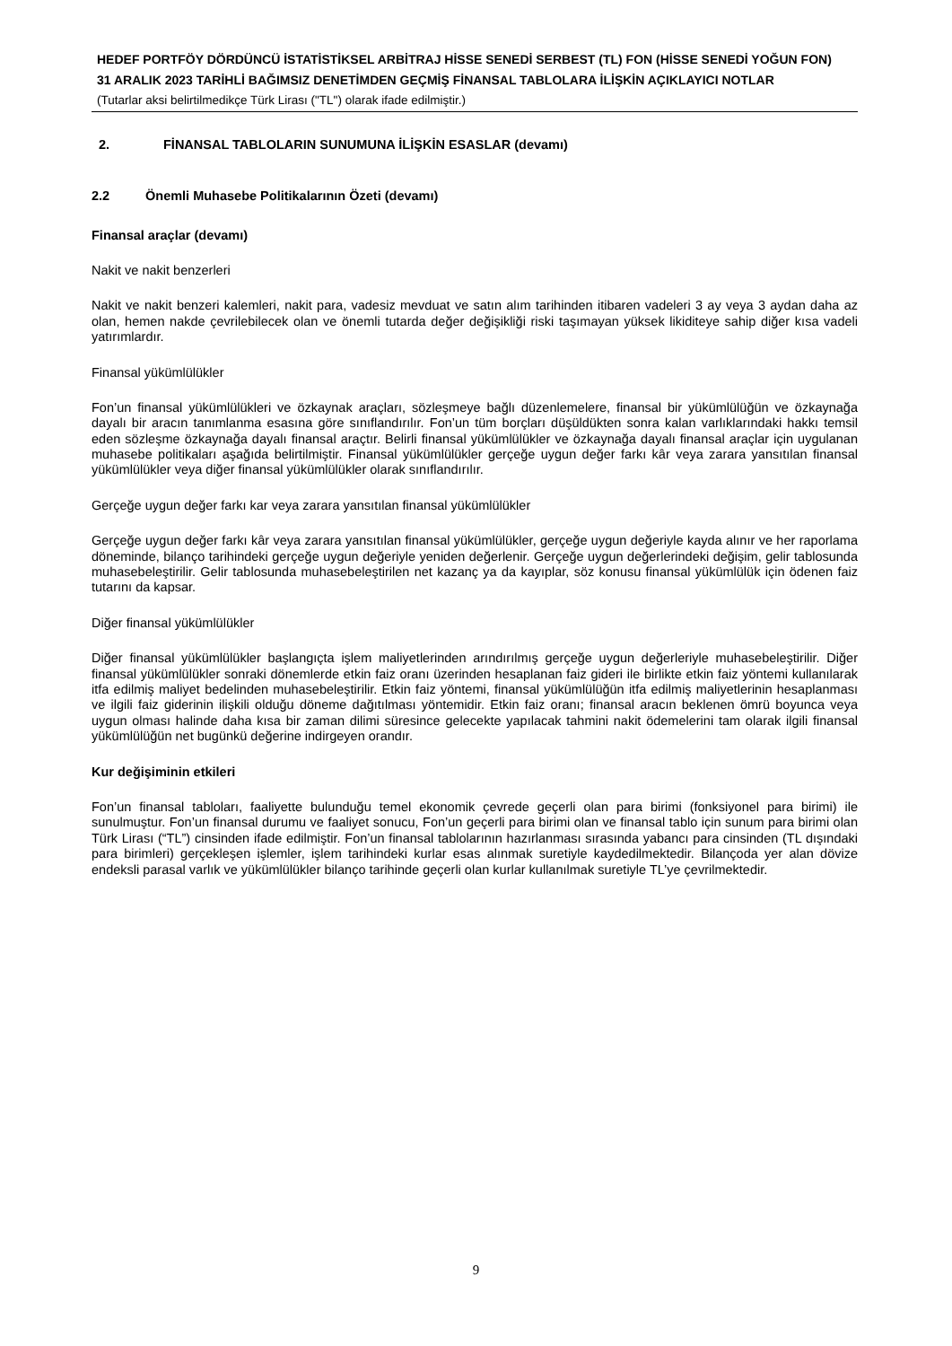HEDEF PORTFÖY DÖRDÜNCÜ İSTATİSTİKSEL ARBİTRAJ HİSSE SENEDİ SERBEST (TL) FON (HİSSE SENEDİ YOĞUN FON)
31 ARALIK 2023 TARİHLİ BAĞIMSIZ DENETİMDEN GEÇMİŞ FİNANSAL TABLOLARA İLİŞKİN AÇIKLAYICI NOTLAR
(Tutarlar aksi belirtilmedikçe Türk Lirası ("TL") olarak ifade edilmiştir.)
2. FİNANSAL TABLOLARIN SUNUMUNA İLİŞKİN ESASLAR (devamı)
2.2 Önemli Muhasebe Politikalarının Özeti (devamı)
Finansal araçlar (devamı)
Nakit ve nakit benzerleri
Nakit ve nakit benzeri kalemleri, nakit para, vadesiz mevduat ve satın alım tarihinden itibaren vadeleri 3 ay veya 3 aydan daha az olan, hemen nakde çevrilebilecek olan ve önemli tutarda değer değişikliği riski taşımayan yüksek likiditeye sahip diğer kısa vadeli yatırımlardır.
Finansal yükümlülükler
Fon’un finansal yükümlülükleri ve özkaynak araçları, sözleşmeye bağlı düzenlemelere, finansal bir yükümlülüğün ve özkaynağa dayalı bir aracın tanımlanma esasına göre sınıflandırılır. Fon’un tüm borçları düşüldükten sonra kalan varlıklarındaki hakkı temsil eden sözleşme özkaynağa dayalı finansal araçtır. Belirli finansal yükümlülükler ve özkaynağa dayalı finansal araçlar için uygulanan muhasebe politikaları aşağıda belirtilmiştir. Finansal yükümlülükler gerçeğe uygun değer farkı kâr veya zarara yansıtılan finansal yükümlülükler veya diğer finansal yükümlülükler olarak sınıflandırılır.
Gerçeğe uygun değer farkı kar veya zarara yansıtılan finansal yükümlülükler
Gerçeğe uygun değer farkı kâr veya zarara yansıtılan finansal yükümlülükler, gerçeğe uygun değeriyle kayda alınır ve her raporlama döneminde, bilanço tarihindeki gerçeğe uygun değeriyle yeniden değerlenir. Gerçeğe uygun değerlerindeki değişim, gelir tablosunda muhasebeleştirilir. Gelir tablosunda muhasebeleştirilen net kazanç ya da kayıplar, söz konusu finansal yükümlülük için ödenen faiz tutarını da kapsar.
Diğer finansal yükümlülükler
Diğer finansal yükümlülükler başlangıçta işlem maliyetlerinden arındırılmış gerçeğe uygun değerleriyle muhasebeleştirilir. Diğer finansal yükümlülükler sonraki dönemlerde etkin faiz oranı üzerinden hesaplanan faiz gideri ile birlikte etkin faiz yöntemi kullanılarak itfa edilmiş maliyet bedelinden muhasebeleştirilir. Etkin faiz yöntemi, finansal yükümlülüğün itfa edilmiş maliyetlerinin hesaplanması ve ilgili faiz giderinin ilişkili olduğu döneme dağıtılması yöntemidir. Etkin faiz oranı; finansal aracın beklenen ömrü boyunca veya uygun olması halinde daha kısa bir zaman dilimi süresince gelecekte yapılacak tahmini nakit ödemelerini tam olarak ilgili finansal yükümlülüğün net bugünkü değerine indirgeyen orandır.
Kur değişiminin etkileri
Fon’un finansal tabloları, faaliyette bulunduğu temel ekonomik çevrede geçerli olan para birimi (fonksiyonel para birimi) ile sunulmuştur. Fon’un finansal durumu ve faaliyet sonucu, Fon’un geçerli para birimi olan ve finansal tablo için sunum para birimi olan Türk Lirası (“TL”) cinsinden ifade edilmiştir. Fon’un finansal tablolarının hazırlanması sırasında yabancı para cinsinden (TL dışındaki para birimleri) gerçekleşen işlemler, işlem tarihindeki kurlar esas alınmak suretiyle kaydedilmektedir. Bilançoda yer alan dövize endeksli parasal varlık ve yükümlülükler bilanço tarihinde geçerli olan kurlar kullanılmak suretiyle TL’ye çevrilmektedir.
9